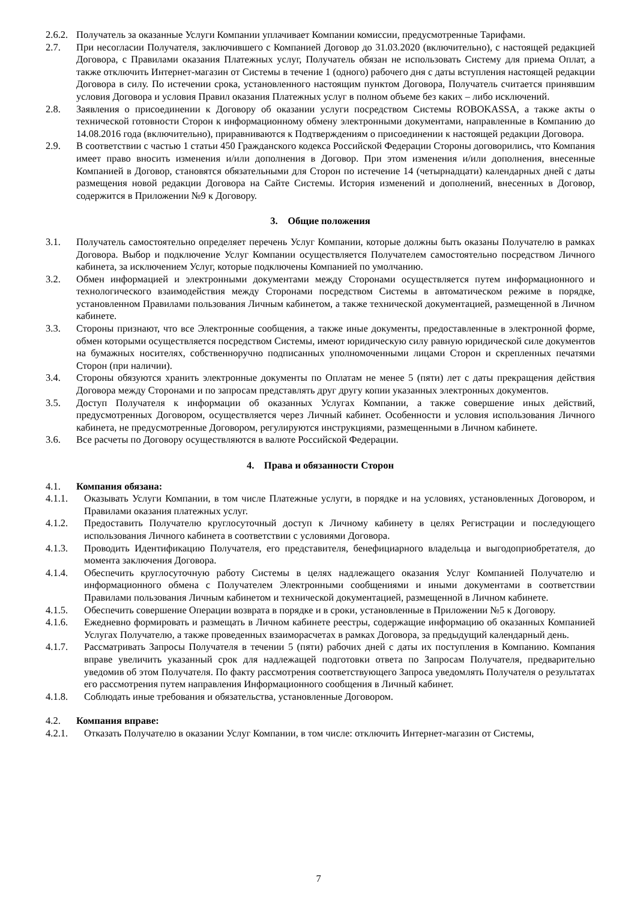2.6.2. Получатель за оказанные Услуги Компании уплачивает Компании комиссии, предусмотренные Тарифами.
2.7. При несогласии Получателя, заключившего с Компанией Договор до 31.03.2020 (включительно), с настоящей редакцией Договора, с Правилами оказания Платежных услуг, Получатель обязан не использовать Систему для приема Оплат, а также отключить Интернет-магазин от Системы в течение 1 (одного) рабочего дня с даты вступления настоящей редакции Договора в силу. По истечении срока, установленного настоящим пунктом Договора, Получатель считается принявшим условия Договора и условия Правил оказания Платежных услуг в полном объеме без каких – либо исключений.
2.8. Заявления о присоединении к Договору об оказании услуги посредством Системы ROBOKASSA, а также акты о технической готовности Сторон к информационному обмену электронными документами, направленные в Компанию до 14.08.2016 года (включительно), приравниваются к Подтверждениям о присоединении к настоящей редакции Договора.
2.9. В соответствии с частью 1 статьи 450 Гражданского кодекса Российской Федерации Стороны договорились, что Компания имеет право вносить изменения и/или дополнения в Договор. При этом изменения и/или дополнения, внесенные Компанией в Договор, становятся обязательными для Сторон по истечение 14 (четырнадцати) календарных дней с даты размещения новой редакции Договора на Сайте Системы. История изменений и дополнений, внесенных в Договор, содержится в Приложении №9 к Договору.
3. Общие положения
3.1. Получатель самостоятельно определяет перечень Услуг Компании, которые должны быть оказаны Получателю в рамках Договора. Выбор и подключение Услуг Компании осуществляется Получателем самостоятельно посредством Личного кабинета, за исключением Услуг, которые подключены Компанией по умолчанию.
3.2. Обмен информацией и электронными документами между Сторонами осуществляется путем информационного и технологического взаимодействия между Сторонами посредством Системы в автоматическом режиме в порядке, установленном Правилами пользования Личным кабинетом, а также технической документацией, размещенной в Личном кабинете.
3.3. Стороны признают, что все Электронные сообщения, а также иные документы, предоставленные в электронной форме, обмен которыми осуществляется посредством Системы, имеют юридическую силу равную юридической силе документов на бумажных носителях, собственноручно подписанных уполномоченными лицами Сторон и скрепленных печатями Сторон (при наличии).
3.4. Стороны обязуются хранить электронные документы по Оплатам не менее 5 (пяти) лет с даты прекращения действия Договора между Сторонами и по запросам представлять друг другу копии указанных электронных документов.
3.5. Доступ Получателя к информации об оказанных Услугах Компании, а также совершение иных действий, предусмотренных Договором, осуществляется через Личный кабинет. Особенности и условия использования Личного кабинета, не предусмотренные Договором, регулируются инструкциями, размещенными в Личном кабинете.
3.6. Все расчеты по Договору осуществляются в валюте Российской Федерации.
4. Права и обязанности Сторон
4.1. Компания обязана:
4.1.1. Оказывать Услуги Компании, в том числе Платежные услуги, в порядке и на условиях, установленных Договором, и Правилами оказания платежных услуг.
4.1.2. Предоставить Получателю круглосуточный доступ к Личному кабинету в целях Регистрации и последующего использования Личного кабинета в соответствии с условиями Договора.
4.1.3. Проводить Идентификацию Получателя, его представителя, бенефициарного владельца и выгодоприобретателя, до момента заключения Договора.
4.1.4. Обеспечить круглосуточную работу Системы в целях надлежащего оказания Услуг Компанией Получателю и информационного обмена с Получателем Электронными сообщениями и иными документами в соответствии Правилами пользования Личным кабинетом и технической документацией, размещенной в Личном кабинете.
4.1.5. Обеспечить совершение Операции возврата в порядке и в сроки, установленные в Приложении №5 к Договору.
4.1.6. Ежедневно формировать и размещать в Личном кабинете реестры, содержащие информацию об оказанных Компанией Услугах Получателю, а также проведенных взаиморасчетах в рамках Договора, за предыдущий календарный день.
4.1.7. Рассматривать Запросы Получателя в течении 5 (пяти) рабочих дней с даты их поступления в Компанию. Компания вправе увеличить указанный срок для надлежащей подготовки ответа по Запросам Получателя, предварительно уведомив об этом Получателя. По факту рассмотрения соответствующего Запроса уведомлять Получателя о результатах его рассмотрения путем направления Информационного сообщения в Личный кабинет.
4.1.8. Соблюдать иные требования и обязательства, установленные Договором.
4.2. Компания вправе:
4.2.1. Отказать Получателю в оказании Услуг Компании, в том числе: отключить Интернет-магазин от Системы,
7